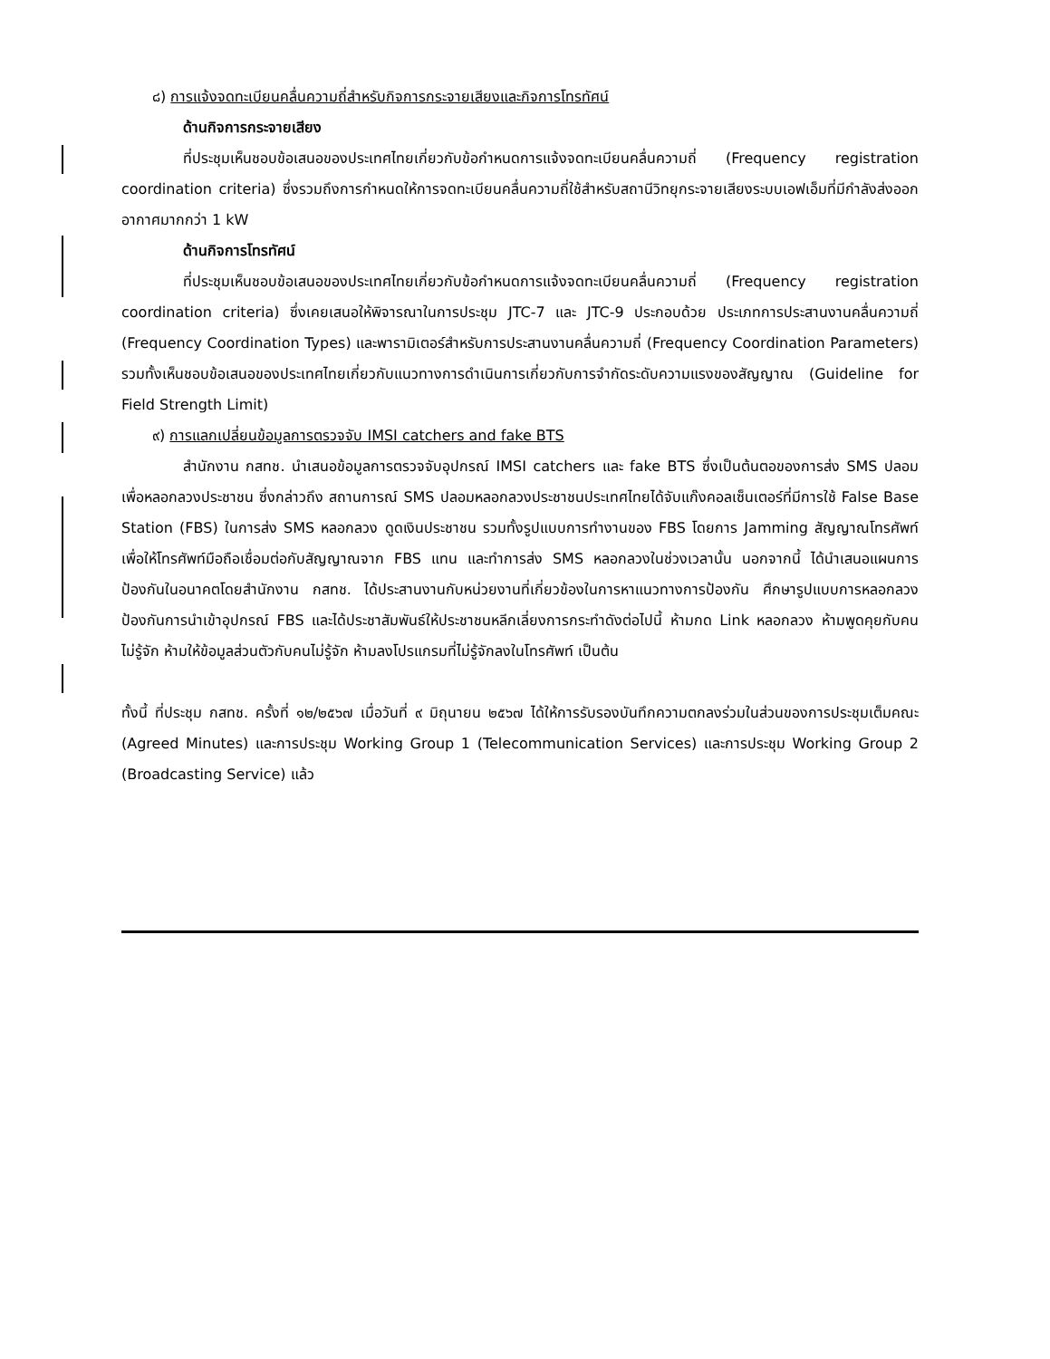๘) การแจ้งจดทะเบียนคลื่นความถี่สำหรับกิจการกระจายเสียงและกิจการโทรทัศน์
ด้านกิจการกระจายเสียง
ที่ประชุมเห็นชอบข้อเสนอของประเทศไทยเกี่ยวกับข้อกำหนดการแจ้งจดทะเบียนคลื่นความถี่ (Frequency registration coordination criteria) ซึ่งรวมถึงการกำหนดให้การจดทะเบียนคลื่นความถี่ใช้สำหรับสถานีวิทยุกระจายเสียงระบบเอฟเอ็มที่มีกำลังส่งออกอากาศมากกว่า 1 kW
ด้านกิจการโทรทัศน์
ที่ประชุมเห็นชอบข้อเสนอของประเทศไทยเกี่ยวกับข้อกำหนดการแจ้งจดทะเบียนคลื่นความถี่ (Frequency registration coordination criteria) ซึ่งเคยเสนอให้พิจารณาในการประชุม JTC-7 และ JTC-9 ประกอบด้วย ประเภทการประสานงานคลื่นความถี่ (Frequency Coordination Types) และพารามิเตอร์สำหรับการประสานงานคลื่นความถี่ (Frequency Coordination Parameters) รวมทั้งเห็นชอบข้อเสนอของประเทศไทยเกี่ยวกับแนวทางการดำเนินการเกี่ยวกับการจำกัดระดับความแรงของสัญญาณ (Guideline for Field Strength Limit)
๙) การแลกเปลี่ยนข้อมูลการตรวจจับ IMSI catchers and fake BTS
สำนักงาน กสทช. นำเสนอข้อมูลการตรวจจับอุปกรณ์ IMSI catchers และ fake BTS ซึ่งเป็นต้นตอของการส่ง SMS ปลอมเพื่อหลอกลวงประชาชน ซึ่งกล่าวถึง สถานการณ์ SMS ปลอมหลอกลวงประชาชนประเทศไทยได้จับแก๊งคอลเซ็นเตอร์ที่มีการใช้ False Base Station (FBS) ในการส่ง SMS หลอกลวง ดูดเงินประชาชน รวมทั้งรูปแบบการทำงานของ FBS โดยการ Jamming สัญญาณโทรศัพท์ เพื่อให้โทรศัพท์มือถือเชื่อมต่อกับสัญญาณจาก FBS แทน และทำการส่ง SMS หลอกลวงในช่วงเวลานั้น นอกจากนี้ ได้นำเสนอแผนการป้องกันในอนาคตโดยสำนักงาน กสทช. ได้ประสานงานกับหน่วยงานที่เกี่ยวข้องในการหาแนวทางการป้องกัน ศึกษารูปแบบการหลอกลวง ป้องกันการนำเข้าอุปกรณ์ FBS และได้ประชาสัมพันธ์ให้ประชาชนหลีกเลี่ยงการกระทำดังต่อไปนี้ ห้ามกด Link หลอกลวง ห้ามพูดคุยกับคนไม่รู้จัก ห้ามให้ข้อมูลส่วนตัวกับคนไม่รู้จัก ห้ามลงโปรแกรมที่ไม่รู้จักลงในโทรศัพท์ เป็นต้น
ทั้งนี้ ที่ประชุม กสทช. ครั้งที่ ๑๒/๒๕๖๗ เมื่อวันที่ ๙ มิถุนายน ๒๕๖๗ ได้ให้การรับรองบันทึกความตกลงร่วมในส่วนของการประชุมเต็มคณะ (Agreed Minutes) และการประชุม Working Group 1 (Telecommunication Services) และการประชุม Working Group 2 (Broadcasting Service) แล้ว